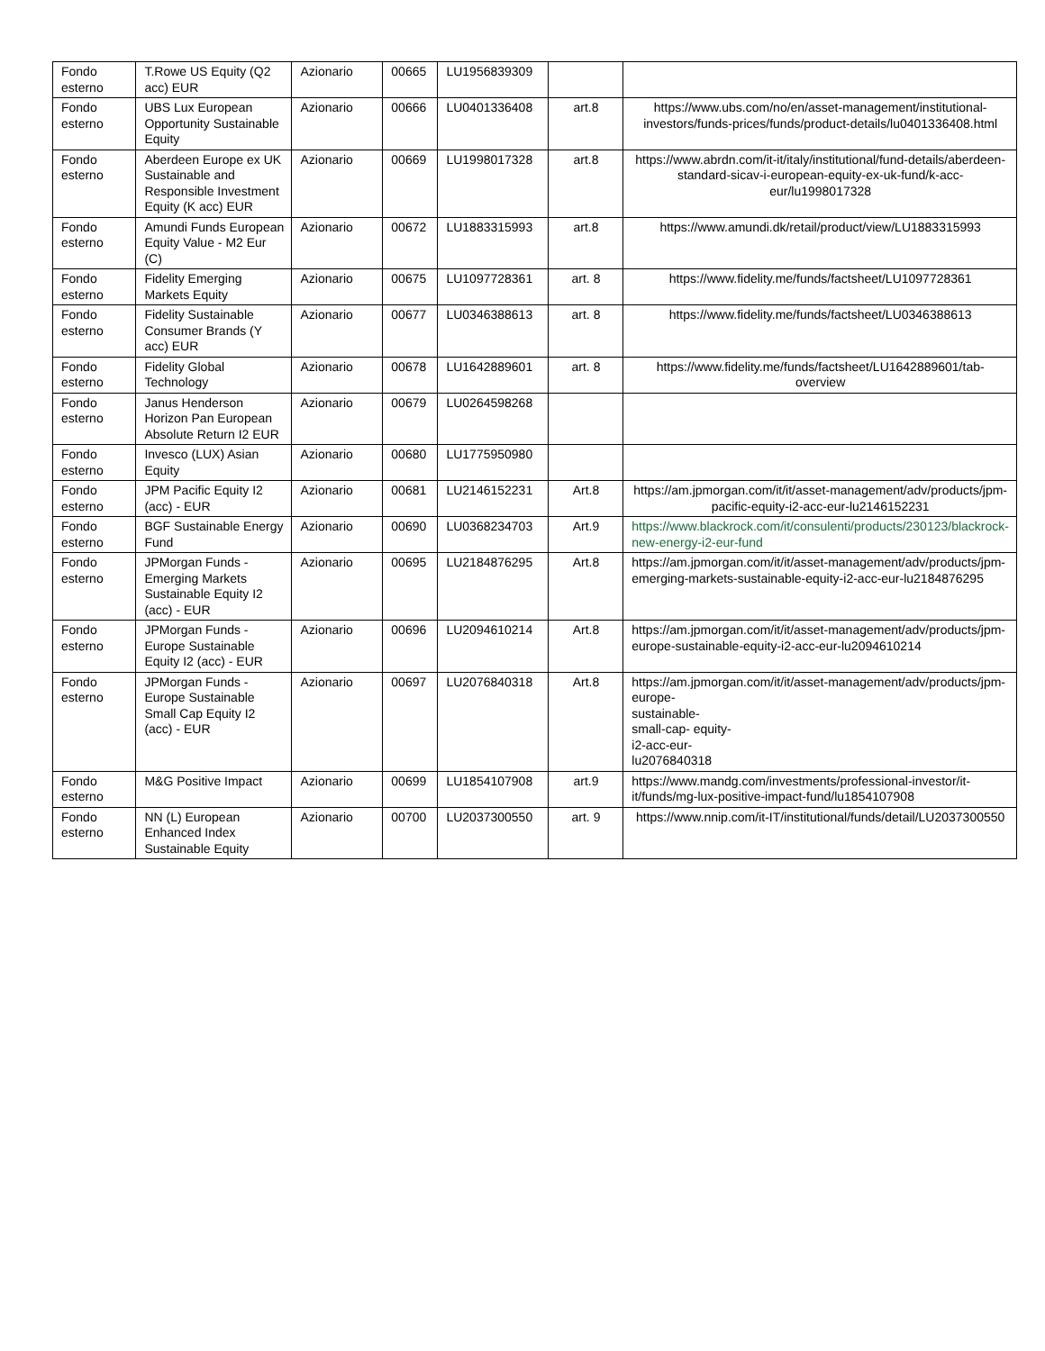| Fondo esterno | T.Rowe US Equity (Q2 acc) EUR | Azionario | 00665 | LU1956839309 | | |
| Fondo esterno | UBS Lux European Opportunity Sustainable Equity | Azionario | 00666 | LU0401336408 | art.8 | https://www.ubs.com/no/en/asset-management/institutional-investors/funds-prices/funds/product-details/lu0401336408.html |
| Fondo esterno | Aberdeen Europe ex UK Sustainable and Responsible Investment Equity (K acc) EUR | Azionario | 00669 | LU1998017328 | art.8 | https://www.abrdn.com/it-it/italy/institutional/fund-details/aberdeen-standard-sicav-i-european-equity-ex-uk-fund/k-acc-eur/lu1998017328 |
| Fondo esterno | Amundi Funds European Equity Value - M2 Eur (C) | Azionario | 00672 | LU1883315993 | art.8 | https://www.amundi.dk/retail/product/view/LU1883315993 |
| Fondo esterno | Fidelity Emerging Markets Equity | Azionario | 00675 | LU1097728361 | art. 8 | https://www.fidelity.me/funds/factsheet/LU1097728361 |
| Fondo esterno | Fidelity Sustainable Consumer Brands (Y acc) EUR | Azionario | 00677 | LU0346388613 | art. 8 | https://www.fidelity.me/funds/factsheet/LU0346388613 |
| Fondo esterno | Fidelity Global Technology | Azionario | 00678 | LU1642889601 | art. 8 | https://www.fidelity.me/funds/factsheet/LU1642889601/tab-overview |
| Fondo esterno | Janus Henderson Horizon Pan European Absolute Return I2 EUR | Azionario | 00679 | LU0264598268 | | |
| Fondo esterno | Invesco (LUX) Asian Equity | Azionario | 00680 | LU1775950980 | | |
| Fondo esterno | JPM Pacific Equity I2 (acc) - EUR | Azionario | 00681 | LU2146152231 | Art.8 | https://am.jpmorgan.com/it/it/asset-management/adv/products/jpm-pacific-equity-i2-acc-eur-lu2146152231 |
| Fondo esterno | BGF Sustainable Energy Fund | Azionario | 00690 | LU0368234703 | Art.9 | https://www.blackrock.com/it/consulenti/products/230123/blackrock-new-energy-i2-eur-fund |
| Fondo esterno | JPMorgan Funds - Emerging Markets Sustainable Equity I2 (acc) - EUR | Azionario | 00695 | LU2184876295 | Art.8 | https://am.jpmorgan.com/it/it/asset-management/adv/products/jpm- emerging-markets-sustainable-equity-i2-acc-eur-lu2184876295 |
| Fondo esterno | JPMorgan Funds - Europe Sustainable Equity I2 (acc) - EUR | Azionario | 00696 | LU2094610214 | Art.8 | https://am.jpmorgan.com/it/it/asset-management/adv/products/jpm- europe-sustainable-equity-i2-acc-eur-lu2094610214 |
| Fondo esterno | JPMorgan Funds - Europe Sustainable Small Cap Equity I2 (acc) - EUR | Azionario | 00697 | LU2076840318 | Art.8 | https://am.jpmorgan.com/it/it/asset-management/adv/products/jpm- europe- sustainable- small-cap- equity- i2-acc-eur- lu2076840318 |
| Fondo esterno | M&G Positive Impact | Azionario | 00699 | LU1854107908 | art.9 | https://www.mandg.com/investments/professional-investor/it-it/funds/mg-lux-positive-impact-fund/lu1854107908 |
| Fondo esterno | NN (L) European Enhanced Index Sustainable Equity | Azionario | 00700 | LU2037300550 | art. 9 | https://www.nnip.com/it-IT/institutional/funds/detail/LU2037300550 |